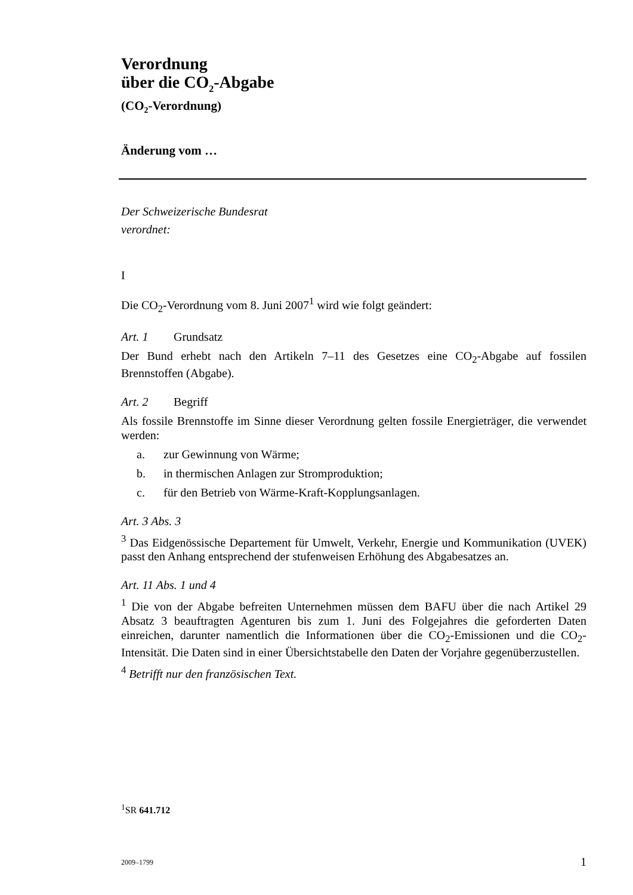Verordnung
über die CO<sub>2</sub>-Abgabe
(CO<sub>2</sub>-Verordnung)
Änderung vom …
Der Schweizerische Bundesrat
verordnet:
I
Die CO<sub>2</sub>-Verordnung vom 8. Juni 2007<sup>1</sup> wird wie folgt geändert:
Art. 1 Grundsatz
Der Bund erhebt nach den Artikeln 7–11 des Gesetzes eine CO<sub>2</sub>-Abgabe auf fossilen Brennstoffen (Abgabe).
Art. 2 Begriff
Als fossile Brennstoffe im Sinne dieser Verordnung gelten fossile Energieträger, die verwendet werden:
a. zur Gewinnung von Wärme;
b. in thermischen Anlagen zur Stromproduktion;
c. für den Betrieb von Wärme-Kraft-Kopplungsanlagen.
Art. 3 Abs. 3
<sup>3</sup> Das Eidgenössische Departement für Umwelt, Verkehr, Energie und Kommunika­tion (UVEK) passt den Anhang entsprechend der stufenweisen Erhöhung des Ab­gabesatzes an.
Art. 11 Abs. 1 und 4
<sup>1</sup> Die von der Abgabe befreiten Unternehmen müssen dem BAFU über die nach Artikel 29 Absatz 3 beauftragten Agenturen bis zum 1. Juni des Folgejahres die geforderten Daten einreichen, darunter namentlich die Informationen über die CO<sub>2</sub>-Emissionen und die CO<sub>2</sub>-Intensität. Die Daten sind in einer Übersichtstabelle den Daten der Vorjahre gegenüberzustellen.
<sup>4</sup> Betrifft nur den französischen Text.
<sup>1</sup> SR 641.712
2009–1799 1